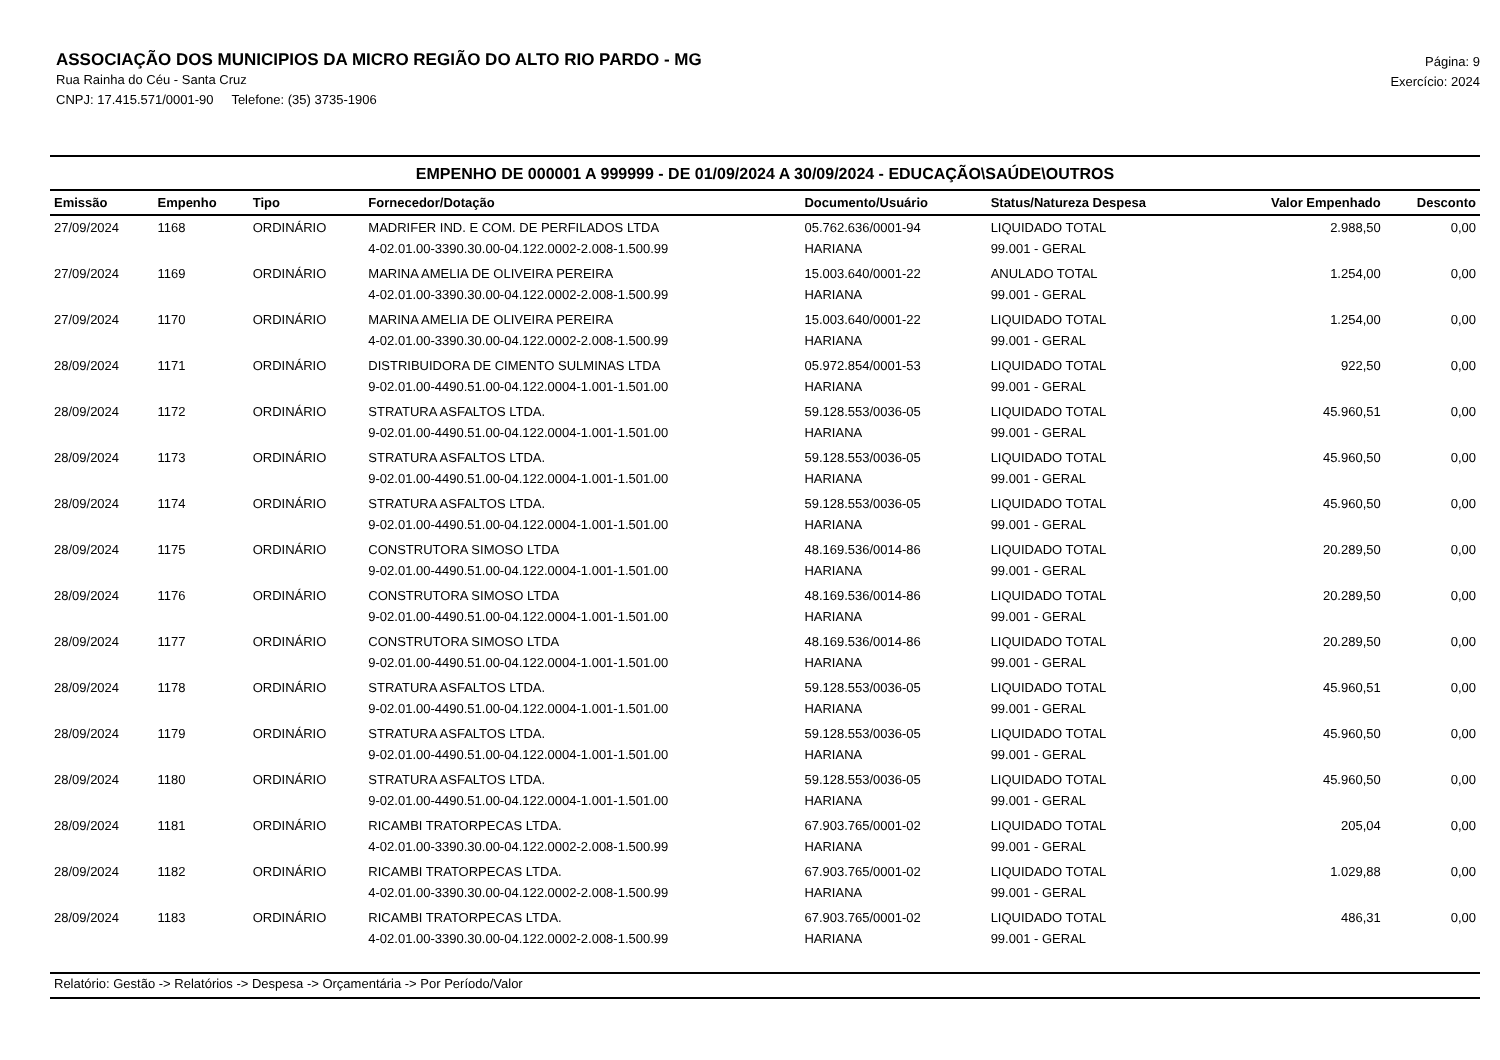ASSOCIAÇÃO DOS MUNICIPIOS DA MICRO REGIÃO DO ALTO RIO PARDO - MG
Rua Rainha do Céu - Santa Cruz
CNPJ: 17.415.571/0001-90 Telefone: (35) 3735-1906
Página: 9
Exercício: 2024
EMPENHO DE 000001 A 999999 - DE 01/09/2024 A 30/09/2024 - EDUCAÇÃO\SAÚDE\OUTROS
| Emissão | Empenho | Tipo | Fornecedor/Dotação | Documento/Usuário | Status/Natureza Despesa | Valor Empenhado | Desconto |
| --- | --- | --- | --- | --- | --- | --- | --- |
| 27/09/2024 | 1168 | ORDINÁRIO | MADRIFER IND. E COM. DE PERFILADOS LTDA | 05.762.636/0001-94 | LIQUIDADO TOTAL | 2.988,50 | 0,00 |
| | | | 4-02.01.00-3390.30.00-04.122.0002-2.008-1.500.99 | HARIANA | 99.001 - GERAL | | |
| 27/09/2024 | 1169 | ORDINÁRIO | MARINA AMELIA DE OLIVEIRA PEREIRA | 15.003.640/0001-22 | ANULADO TOTAL | 1.254,00 | 0,00 |
| | | | 4-02.01.00-3390.30.00-04.122.0002-2.008-1.500.99 | HARIANA | 99.001 - GERAL | | |
| 27/09/2024 | 1170 | ORDINÁRIO | MARINA AMELIA DE OLIVEIRA PEREIRA | 15.003.640/0001-22 | LIQUIDADO TOTAL | 1.254,00 | 0,00 |
| | | | 4-02.01.00-3390.30.00-04.122.0002-2.008-1.500.99 | HARIANA | 99.001 - GERAL | | |
| 28/09/2024 | 1171 | ORDINÁRIO | DISTRIBUIDORA DE CIMENTO SULMINAS LTDA | 05.972.854/0001-53 | LIQUIDADO TOTAL | 922,50 | 0,00 |
| | | | 9-02.01.00-4490.51.00-04.122.0004-1.001-1.501.00 | HARIANA | 99.001 - GERAL | | |
| 28/09/2024 | 1172 | ORDINÁRIO | STRATURA ASFALTOS LTDA. | 59.128.553/0036-05 | LIQUIDADO TOTAL | 45.960,51 | 0,00 |
| | | | 9-02.01.00-4490.51.00-04.122.0004-1.001-1.501.00 | HARIANA | 99.001 - GERAL | | |
| 28/09/2024 | 1173 | ORDINÁRIO | STRATURA ASFALTOS LTDA. | 59.128.553/0036-05 | LIQUIDADO TOTAL | 45.960,50 | 0,00 |
| | | | 9-02.01.00-4490.51.00-04.122.0004-1.001-1.501.00 | HARIANA | 99.001 - GERAL | | |
| 28/09/2024 | 1174 | ORDINÁRIO | STRATURA ASFALTOS LTDA. | 59.128.553/0036-05 | LIQUIDADO TOTAL | 45.960,50 | 0,00 |
| | | | 9-02.01.00-4490.51.00-04.122.0004-1.001-1.501.00 | HARIANA | 99.001 - GERAL | | |
| 28/09/2024 | 1175 | ORDINÁRIO | CONSTRUTORA SIMOSO LTDA | 48.169.536/0014-86 | LIQUIDADO TOTAL | 20.289,50 | 0,00 |
| | | | 9-02.01.00-4490.51.00-04.122.0004-1.001-1.501.00 | HARIANA | 99.001 - GERAL | | |
| 28/09/2024 | 1176 | ORDINÁRIO | CONSTRUTORA SIMOSO LTDA | 48.169.536/0014-86 | LIQUIDADO TOTAL | 20.289,50 | 0,00 |
| | | | 9-02.01.00-4490.51.00-04.122.0004-1.001-1.501.00 | HARIANA | 99.001 - GERAL | | |
| 28/09/2024 | 1177 | ORDINÁRIO | CONSTRUTORA SIMOSO LTDA | 48.169.536/0014-86 | LIQUIDADO TOTAL | 20.289,50 | 0,00 |
| | | | 9-02.01.00-4490.51.00-04.122.0004-1.001-1.501.00 | HARIANA | 99.001 - GERAL | | |
| 28/09/2024 | 1178 | ORDINÁRIO | STRATURA ASFALTOS LTDA. | 59.128.553/0036-05 | LIQUIDADO TOTAL | 45.960,51 | 0,00 |
| | | | 9-02.01.00-4490.51.00-04.122.0004-1.001-1.501.00 | HARIANA | 99.001 - GERAL | | |
| 28/09/2024 | 1179 | ORDINÁRIO | STRATURA ASFALTOS LTDA. | 59.128.553/0036-05 | LIQUIDADO TOTAL | 45.960,50 | 0,00 |
| | | | 9-02.01.00-4490.51.00-04.122.0004-1.001-1.501.00 | HARIANA | 99.001 - GERAL | | |
| 28/09/2024 | 1180 | ORDINÁRIO | STRATURA ASFALTOS LTDA. | 59.128.553/0036-05 | LIQUIDADO TOTAL | 45.960,50 | 0,00 |
| | | | 9-02.01.00-4490.51.00-04.122.0004-1.001-1.501.00 | HARIANA | 99.001 - GERAL | | |
| 28/09/2024 | 1181 | ORDINÁRIO | RICAMBI TRATORPECAS LTDA. | 67.903.765/0001-02 | LIQUIDADO TOTAL | 205,04 | 0,00 |
| | | | 4-02.01.00-3390.30.00-04.122.0002-2.008-1.500.99 | HARIANA | 99.001 - GERAL | | |
| 28/09/2024 | 1182 | ORDINÁRIO | RICAMBI TRATORPECAS LTDA. | 67.903.765/0001-02 | LIQUIDADO TOTAL | 1.029,88 | 0,00 |
| | | | 4-02.01.00-3390.30.00-04.122.0002-2.008-1.500.99 | HARIANA | 99.001 - GERAL | | |
| 28/09/2024 | 1183 | ORDINÁRIO | RICAMBI TRATORPECAS LTDA. | 67.903.765/0001-02 | LIQUIDADO TOTAL | 486,31 | 0,00 |
| | | | 4-02.01.00-3390.30.00-04.122.0002-2.008-1.500.99 | HARIANA | 99.001 - GERAL | | |
Relatório: Gestão -> Relatórios -> Despesa -> Orçamentária -> Por Período/Valor